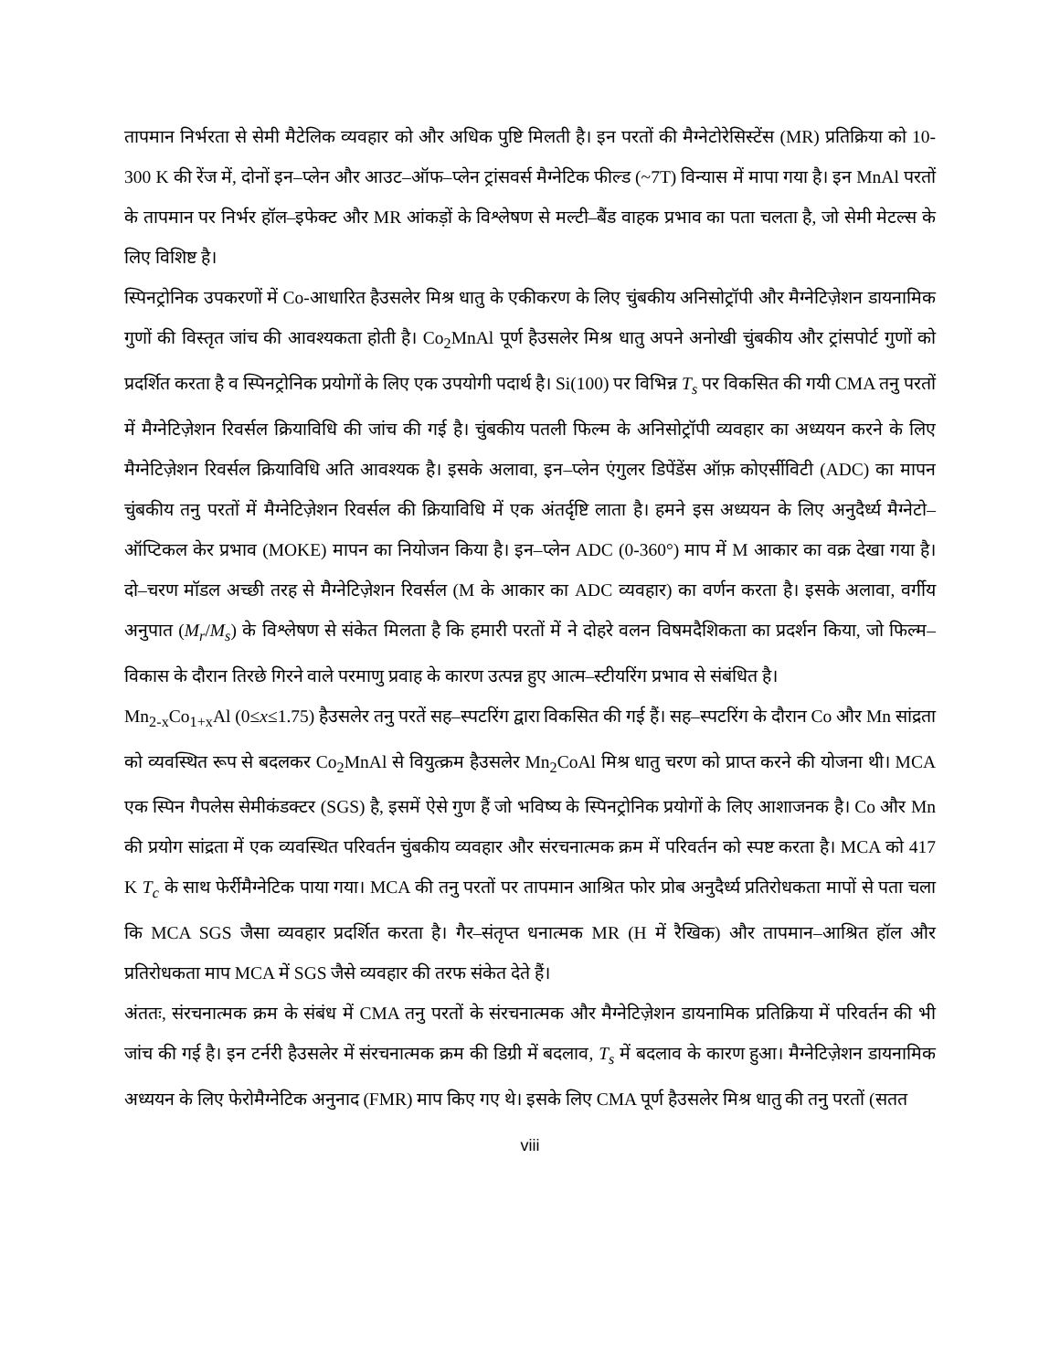तापमान निर्भरता से सेमी मैटेलिक व्यवहार को और अधिक पुष्टि मिलती है। इन परतों की मैग्नेटोरेसिस्टेंस (MR) प्रतिक्रिया को 10-300 K की रेंज में, दोनों इन–प्लेन और आउट–ऑफ–प्लेन ट्रांसवर्स मैग्नेटिक फील्ड (~7T) विन्यास में मापा गया है। इन MnAl परतों के तापमान पर निर्भर हॉल–इफेक्ट और MR आंकड़ों के विश्लेषण से मल्टी–बैंड वाहक प्रभाव का पता चलता है, जो सेमी मेटल्स के लिए विशिष्ट है।
स्पिनट्रोनिक उपकरणों में Co-आधारित हैउसलेर मिश्र धातु के एकीकरण के लिए चुंबकीय अनिसोट्रॉपी और मैग्नेटिज़ेशन डायनामिक गुणों की विस्तृत जांच की आवश्यकता होती है। Co<sub>2</sub>MnAl पूर्ण हैउसलेर मिश्र धातु अपने अनोखी चुंबकीय और ट्रांसपोर्ट गुणों को प्रदर्शित करता है व स्पिनट्रोनिक प्रयोगों के लिए एक उपयोगी पदार्थ है। Si(100) पर विभिन्न T<sub>s</sub> पर विकसित की गयी CMA तनु परतों में मैग्नेटिज़ेशन रिवर्सल क्रियाविधि की जांच की गई है। चुंबकीय पतली फिल्म के अनिसोट्रॉपी व्यवहार का अध्ययन करने के लिए मैग्नेटिज़ेशन रिवर्सल क्रियाविधि अति आवश्यक है। इसके अलावा, इन–प्लेन एंगुलर डिपेंडेंस ऑफ़ कोएर्सीविटी (ADC) का मापन चुंबकीय तनु परतों में मैग्नेटिज़ेशन रिवर्सल की क्रियाविधि में एक अंतर्दृष्टि लाता है। हमने इस अध्ययन के लिए अनुदैर्ध्य मैग्नेटो–ऑप्टिकल केर प्रभाव (MOKE) मापन का नियोजन किया है। इन–प्लेन ADC (0-360°) माप में M आकार का वक्र देखा गया है। दो–चरण मॉडल अच्छी तरह से मैग्नेटिज़ेशन रिवर्सल (M के आकार का ADC व्यवहार) का वर्णन करता है। इसके अलावा, वर्गीय अनुपात (M<sub>r</sub>/M<sub>s</sub>) के विश्लेषण से संकेत मिलता है कि हमारी परतों में ने दोहरे वलन विषमदैशिकता का प्रदर्शन किया, जो फिल्म–विकास के दौरान तिरछे गिरने वाले परमाणु प्रवाह के कारण उत्पन्न हुए आत्म–स्टीयरिंग प्रभाव से संबंधित है।
Mn<sub>2-x</sub>Co<sub>1+x</sub>Al (0≤x≤1.75) हैउसलेर तनु परतें सह–स्पटरिंग द्वारा विकसित की गई हैं। सह–स्पटरिंग के दौरान Co और Mn सांद्रता को व्यवस्थित रूप से बदलकर Co<sub>2</sub>MnAl से वियुत्क्रम हैउसलेर Mn<sub>2</sub>CoAl मिश्र धातु चरण को प्राप्त करने की योजना थी। MCA एक स्पिन गैपलेस सेमीकंडक्टर (SGS) है, इसमें ऐसे गुण हैं जो भविष्य के स्पिनट्रोनिक प्रयोगों के लिए आशाजनक है। Co और Mn की प्रयोग सांद्रता में एक व्यवस्थित परिवर्तन चुंबकीय व्यवहार और संरचनात्मक क्रम में परिवर्तन को स्पष्ट करता है। MCA को 417 K T<sub>c</sub> के साथ फेर्रीमैग्नेटिक पाया गया। MCA की तनु परतों पर तापमान आश्रित फोर प्रोब अनुदैर्ध्य प्रतिरोधकता मापों से पता चला कि MCA SGS जैसा व्यवहार प्रदर्शित करता है। गैर–संतृप्त धनात्मक MR (H में रैखिक) और तापमान–आश्रित हॉल और प्रतिरोधकता माप MCA में SGS जैसे व्यवहार की तरफ संकेत देते हैं।
अंततः, संरचनात्मक क्रम के संबंध में CMA तनु परतों के संरचनात्मक और मैग्नेटिज़ेशन डायनामिक प्रतिक्रिया में परिवर्तन की भी जांच की गई है। इन टर्नरी हैउसलेर में संरचनात्मक क्रम की डिग्री में बदलाव, T<sub>s</sub> में बदलाव के कारण हुआ। मैग्नेटिज़ेशन डायनामिक अध्ययन के लिए फेरोमैग्नेटिक अनुनाद (FMR) माप किए गए थे। इसके लिए CMA पूर्ण हैउसलेर मिश्र धातु की तनु परतों (सतत
viii